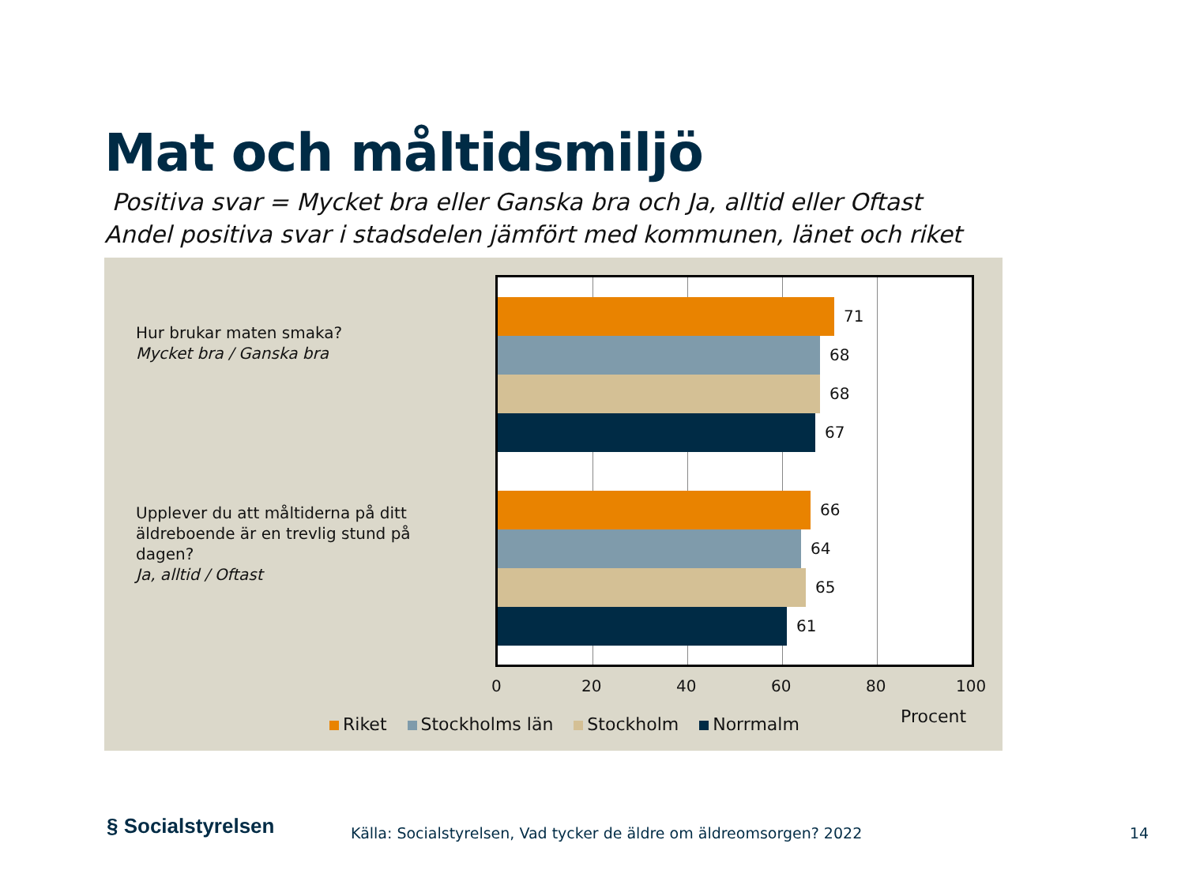Mat och måltidsmiljö
Positiva svar = Mycket bra eller Ganska bra och Ja, alltid eller Oftast
Andel positiva svar i stadsdelen jämfört med kommunen, länet och riket
Hur brukar maten smaka?
Mycket bra / Ganska bra
Upplever du att måltiderna på ditt
äldreboende är en trevlig stund på
dagen?
Ja, alltid / Oftast
71
68
68
67
66
64
65
61
0 20 40 60 80 100
Riket Stockholms län Stockholm Norrmalm
Procent
§ Socialstyrelsen
Källa: Socialstyrelsen, Vad tycker de äldre om äldreomsorgen? 2022
14